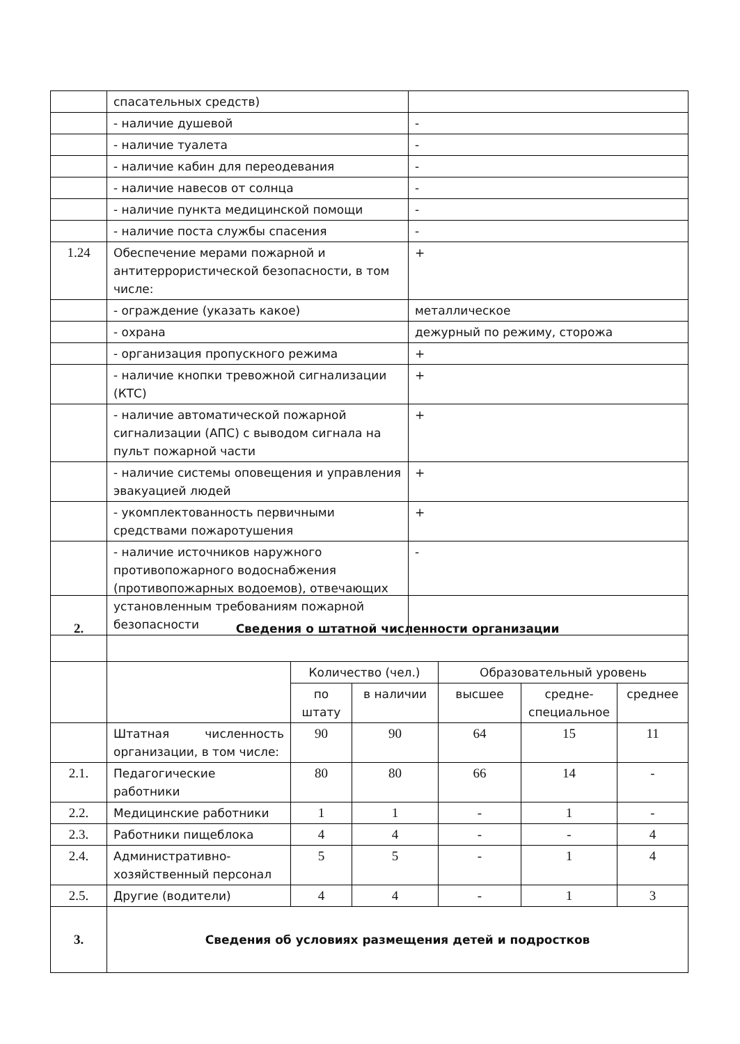| | спасательных средств) | |
| | - наличие душевой | - |
| | - наличие туалета | - |
| | - наличие кабин для переодевания | - |
| | - наличие навесов от солнца | - |
| | - наличие пункта медицинской помощи | - |
| | - наличие поста службы спасения | - |
| 1.24 | Обеспечение мерами пожарной и антитеррористической безопасности, в том числе: | + |
| | - ограждение (указать какое) | металлическое |
| | - охрана | дежурный по режиму, сторожа |
| | - организация пропускного режима | + |
| | - наличие кнопки тревожной сигнализации (КТС) | + |
| | - наличие автоматической пожарной сигнализации (АПС) с выводом сигнала на пульт пожарной части | + |
| | - наличие системы оповещения и управления эвакуацией людей | + |
| | - укомплектованность первичными средствами пожаротушения | + |
| | - наличие источников наружного противопожарного водоснабжения (противопожарных водоемов), отвечающих установленным требованиям пожарной безопасности | - |
| 2. | Сведения о штатной численности организации | | | | | |
| | | Количество (чел.) | | Образовательный уровень | | |
| | | по штату | в наличии | высшее | средне-специальное | среднее |
| | Штатная численность организации, в том числе: | 90 | 90 | 64 | 15 | 11 |
| 2.1. | Педагогические работники | 80 | 80 | 66 | 14 | - |
| 2.2. | Медицинские работники | 1 | 1 | - | 1 | - |
| 2.3. | Работники пищеблока | 4 | 4 | - | - | 4 |
| 2.4. | Административно-хозяйственный персонал | 5 | 5 | - | 1 | 4 |
| 2.5. | Другие (водители) | 4 | 4 | - | 1 | 3 |
| 3. | Сведения об условиях размещения детей и подростков | | | | | |